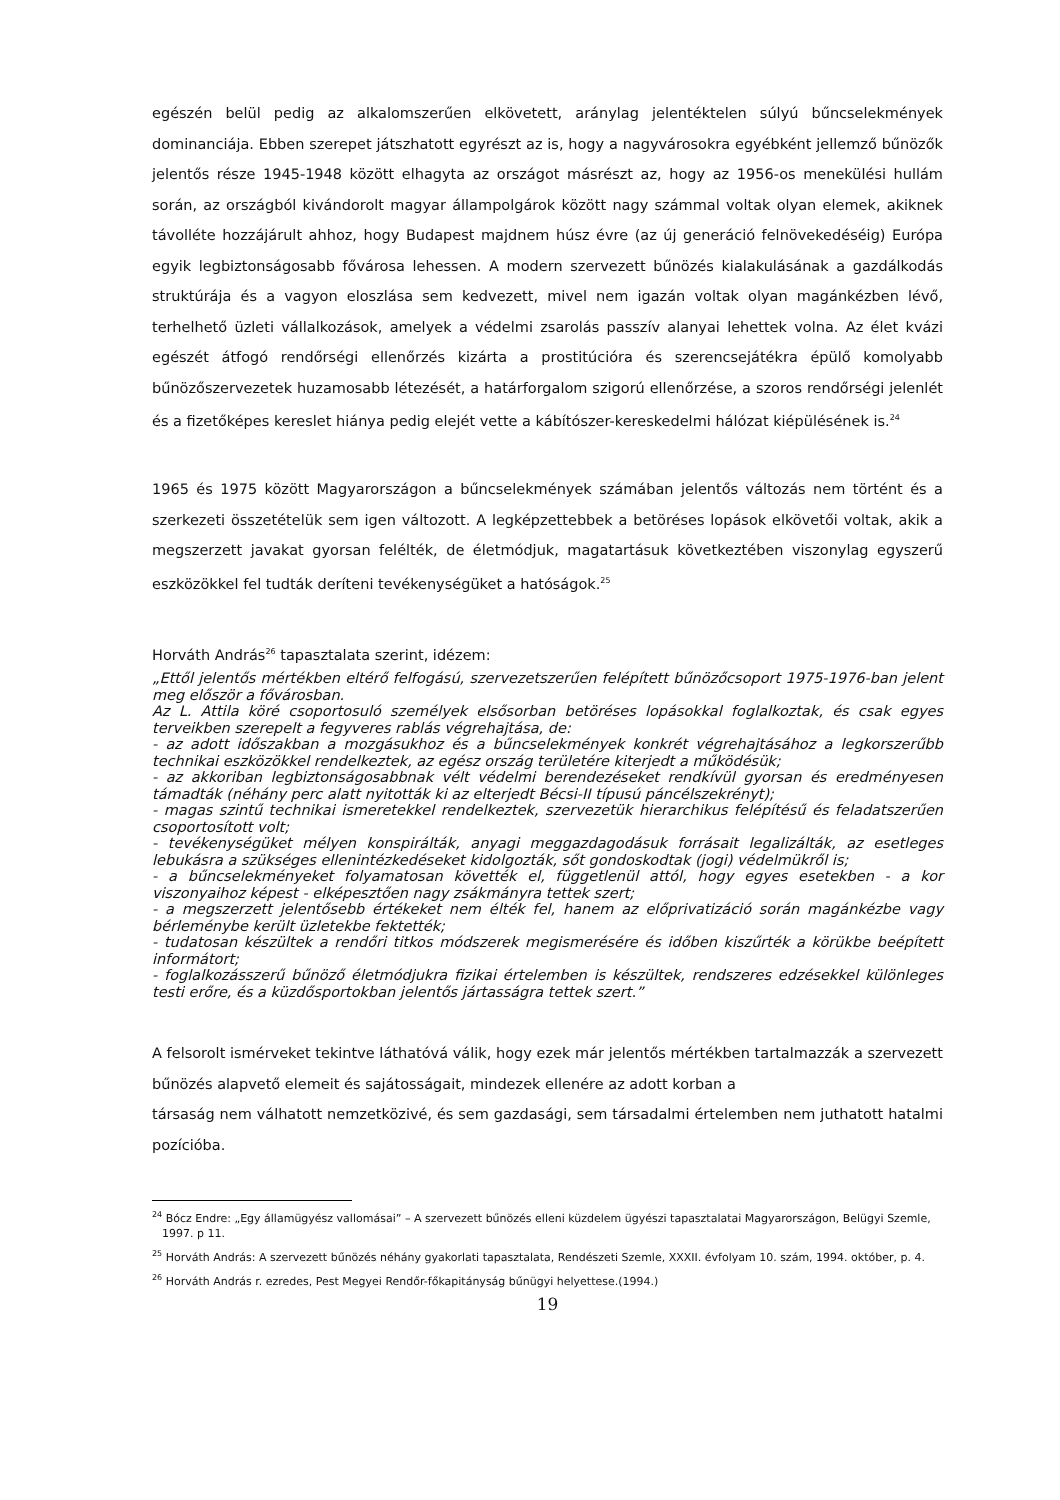egészén belül pedig az alkalomszerűen elkövetett, aránylag jelentéktelen súlyú bűncselekmények dominanciája. Ebben szerepet játszhatott egyrészt az is, hogy a nagyvárosokra egyébként jellemző bűnözők jelentős része 1945-1948 között elhagyta az országot másrészt az, hogy az 1956-os menekülési hullám során, az országból kivándorolt magyar állampolgárok között nagy számmal voltak olyan elemek, akiknek távolléte hozzájárult ahhoz, hogy Budapest majdnem húsz évre (az új generáció felnövekedéséig) Európa egyik legbiztonságosabb fővárosa lehessen. A modern szervezett bűnözés kialakulásának a gazdálkodás struktúrája és a vagyon eloszlása sem kedvezett, mivel nem igazán voltak olyan magánkézben lévő, terhelhető üzleti vállalkozások, amelyek a védelmi zsarolás passzív alanyai lehettek volna. Az élet kvázi egészét átfogó rendőrségi ellenőrzés kizárta a prostitúcióra és szerencsejátékra épülő komolyabb bűnözőszervezetek huzamosabb létezését, a határforgalom szigorú ellenőrzése, a szoros rendőrségi jelenlét és a fizetőképes kereslet hiánya pedig elejét vette a kábítószer-kereskedelmi hálózat kiépülésének is.<sup>24</sup>
1965 és 1975 között Magyarországon a bűncselekmények számában jelentős változás nem történt és a szerkezeti összetételük sem igen változott. A legképzettebbek a betöréses lopások elkövetői voltak, akik a megszerzett javakat gyorsan felélték, de életmódjuk, magatartásuk következtében viszonylag egyszerű eszközökkel fel tudták deríteni tevékenységüket a hatóságok.<sup>25</sup>
Horváth András<sup>26</sup> tapasztalata szerint, idézem:
„Ettől jelentős mértékben eltérő felfogású, szervezetszerűen felépített bűnözőcsoport 1975-1976-ban jelent meg először a fővárosban.
Az L. Attila köré csoportosuló személyek elsősorban betöréses lopásokkal foglalkoztak, és csak egyes terveikben szerepelt a fegyveres rablás végrehajtása, de:
- az adott időszakban a mozgásukhoz és a bűncselekmények konkrét végrehajtásához a legkorszerűbb technikai eszközökkel rendelkeztek, az egész ország területére kiterjedt a működésük;
- az akkoriban legbiztonságosabbnak vélt védelmi berendezéseket rendkívül gyorsan és eredményesen támadták (néhány perc alatt nyitották ki az elterjedt Bécsi-II típusú páncélszekrényt);
- magas szintű technikai ismeretekkel rendelkeztek, szervezetük hierarchikus felépítésű és feladatszerűen csoportosított volt;
- tevékenységüket mélyen konspirálták, anyagi meggazdagodásuk forrásait legalizálták, az esetleges lebukásra a szükséges ellenintézkedéseket kidolgozták, sőt gondoskodtak (jogi) védelmükről is;
- a bűncselekményeket folyamatosan követték el, függetlenül attól, hogy egyes esetekben - a kor viszonyaihoz képest - elképesztően nagy zsákmányra tettek szert;
- a megszerzett jelentősebb értékeket nem élték fel, hanem az előprivatizáció során magánkézbe vagy bérleménybe került üzletekbe fektették;
- tudatosan készültek a rendőri titkos módszerek megismerésére és időben kiszűrték a körükbe beépített informátort;
- foglalkozásszerű bűnöző életmódjukra fizikai értelemben is készültek, rendszeres edzésekkel különleges testi erőre, és a küzdősportokban jelentős jártasságra tettek szert.”
A felsorolt ismérveket tekintve láthatóvá válik, hogy ezek már jelentős mértékben tartalmazzák a szervezett bűnözés alapvető elemeit és sajátosságait, mindezek ellenére az adott korban a
társaság nem válhatott nemzetközivé, és sem gazdasági, sem társadalmi értelemben nem juthatott hatalmi pozícióba.
<sup>24</sup> Bócz Endre: „Egy államügyész vallomásai” – A szervezett bűnözés elleni küzdelem ügyészi tapasztalatai Magyarországon, Belügyi Szemle, 1997. p 11.
<sup>25</sup> Horváth András: A szervezett bűnözés néhány gyakorlati tapasztalata, Rendészeti Szemle, XXXII. évfolyam 10. szám, 1994. október, p. 4.
<sup>26</sup> Horváth András r. ezredes, Pest Megyei Rendőr-főkapitányság bűnügyi helyettese.(1994.)
19